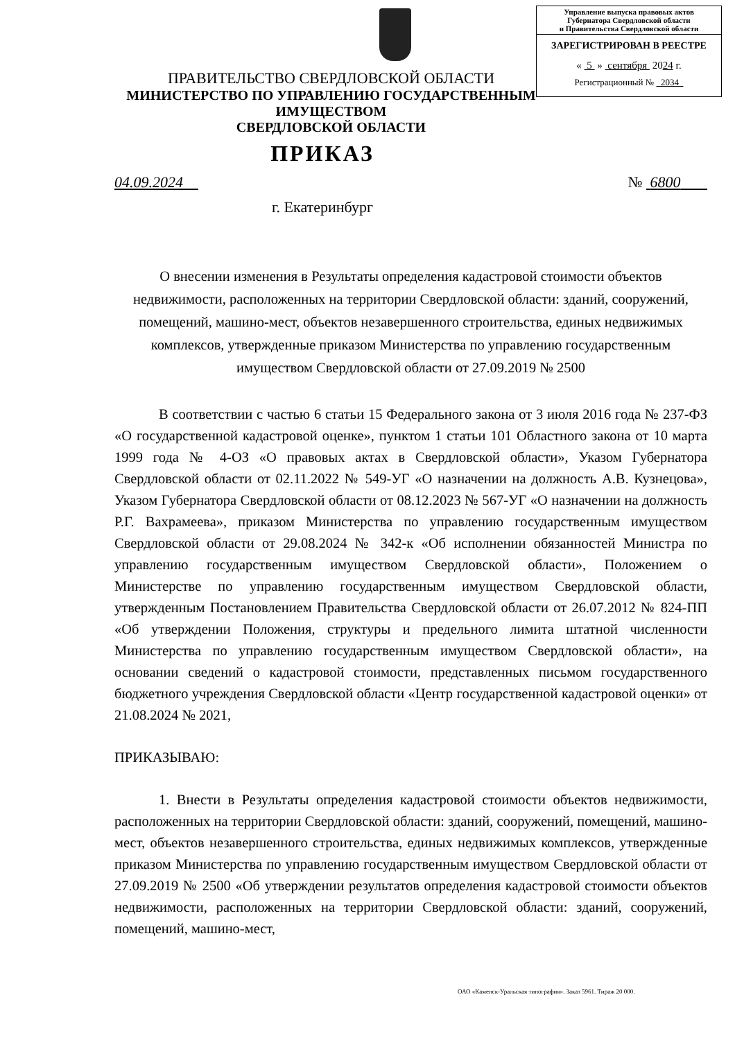Управление выпуска правовых актов
Губернатора Свердловской области
и Правительства Свердловской области
ЗАРЕГИСТРИРОВАН В РЕЕСТРЕ
« 5 » сентября 2024 г.
Регистрационный № 2034
ПРАВИТЕЛЬСТВО СВЕРДЛОВСКОЙ ОБЛАСТИ
МИНИСТЕРСТВО ПО УПРАВЛЕНИЮ ГОСУДАРСТВЕННЫМ ИМУЩЕСТВОМ
СВЕРДЛОВСКОЙ ОБЛАСТИ
ПРИКАЗ
04.09.2024 № 6800
г. Екатеринбург
О внесении изменения в Результаты определения кадастровой стоимости объектов недвижимости, расположенных на территории Свердловской области: зданий, сооружений, помещений, машино-мест, объектов незавершенного строительства, единых недвижимых комплексов, утвержденные приказом Министерства по управлению государственным имуществом Свердловской области от 27.09.2019 № 2500
В соответствии с частью 6 статьи 15 Федерального закона от 3 июля 2016 года № 237-ФЗ «О государственной кадастровой оценке», пунктом 1 статьи 101 Областного закона от 10 марта 1999 года № 4-ОЗ «О правовых актах в Свердловской области», Указом Губернатора Свердловской области от 02.11.2022 № 549-УГ «О назначении на должность А.В. Кузнецова», Указом Губернатора Свердловской области от 08.12.2023 № 567-УГ «О назначении на должность Р.Г. Вахрамеева», приказом Министерства по управлению государственным имуществом Свердловской области от 29.08.2024 № 342-к «Об исполнении обязанностей Министра по управлению государственным имуществом Свердловской области», Положением о Министерстве по управлению государственным имуществом Свердловской области, утвержденным Постановлением Правительства Свердловской области от 26.07.2012 № 824-ПП «Об утверждении Положения, структуры и предельного лимита штатной численности Министерства по управлению государственным имуществом Свердловской области», на основании сведений о кадастровой стоимости, представленных письмом государственного бюджетного учреждения Свердловской области «Центр государственной кадастровой оценки» от 21.08.2024 № 2021,
ПРИКАЗЫВАЮ:
1. Внести в Результаты определения кадастровой стоимости объектов недвижимости, расположенных на территории Свердловской области: зданий, сооружений, помещений, машино-мест, объектов незавершенного строительства, единых недвижимых комплексов, утвержденные приказом Министерства по управлению государственным имуществом Свердловской области от 27.09.2019 № 2500 «Об утверждении результатов определения кадастровой стоимости объектов недвижимости, расположенных на территории Свердловской области: зданий, сооружений, помещений, машино-мест,
ОАО «Каменск-Уральская типография». Заказ 5961. Тираж 20 000.